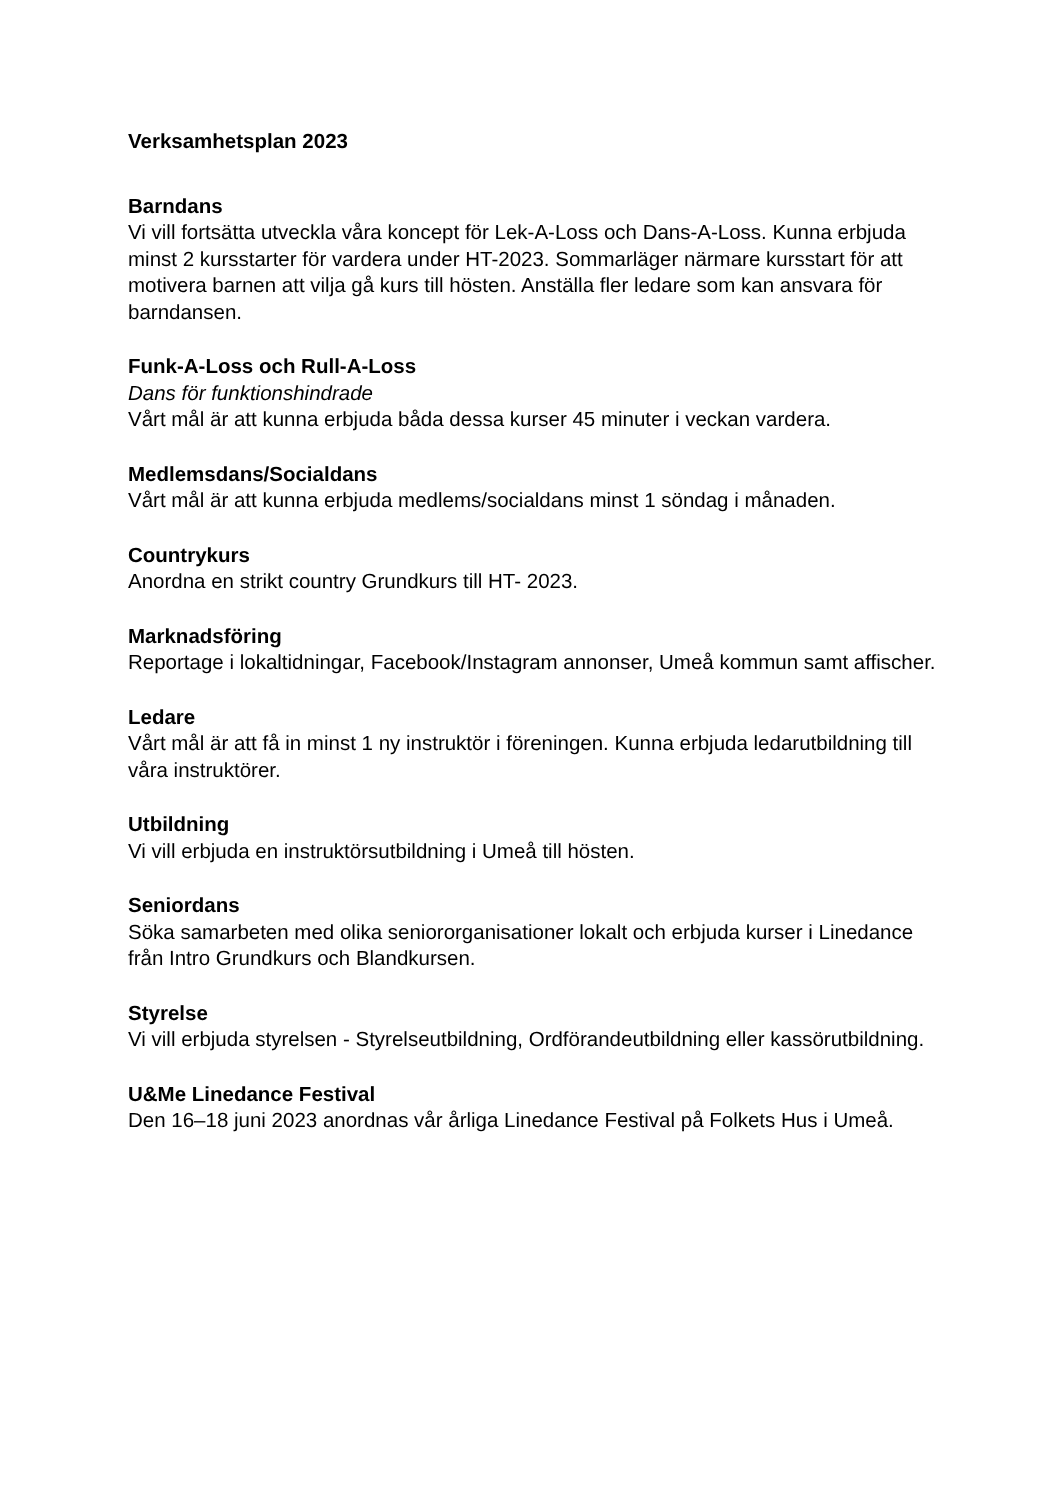Verksamhetsplan 2023
Barndans
Vi vill fortsätta utveckla våra koncept för Lek-A-Loss och Dans-A-Loss. Kunna erbjuda minst 2 kursstarter för vardera under HT-2023. Sommarläger närmare kursstart för att motivera barnen att vilja gå kurs till hösten. Anställa fler ledare som kan ansvara för barndansen.
Funk-A-Loss och Rull-A-Loss
Dans för funktionshindrade
Vårt mål är att kunna erbjuda båda dessa kurser 45 minuter i veckan vardera.
Medlemsdans/Socialdans
Vårt mål är att kunna erbjuda medlems/socialdans minst 1 söndag i månaden.
Countrykurs
Anordna en strikt country Grundkurs till HT- 2023.
Marknadsföring
Reportage i lokaltidningar, Facebook/Instagram annonser, Umeå kommun samt affischer.
Ledare
Vårt mål är att få in minst 1 ny instruktör i föreningen. Kunna erbjuda ledarutbildning till våra instruktörer.
Utbildning
Vi vill erbjuda en instruktörsutbildning i Umeå till hösten.
Seniordans
Söka samarbeten med olika seniororganisationer lokalt och erbjuda kurser i Linedance från Intro Grundkurs och Blandkursen.
Styrelse
Vi vill erbjuda styrelsen - Styrelseutbildning, Ordförandeutbildning eller kassörutbildning.
U&Me Linedance Festival
Den 16–18 juni 2023 anordnas vår årliga Linedance Festival på Folkets Hus i Umeå.